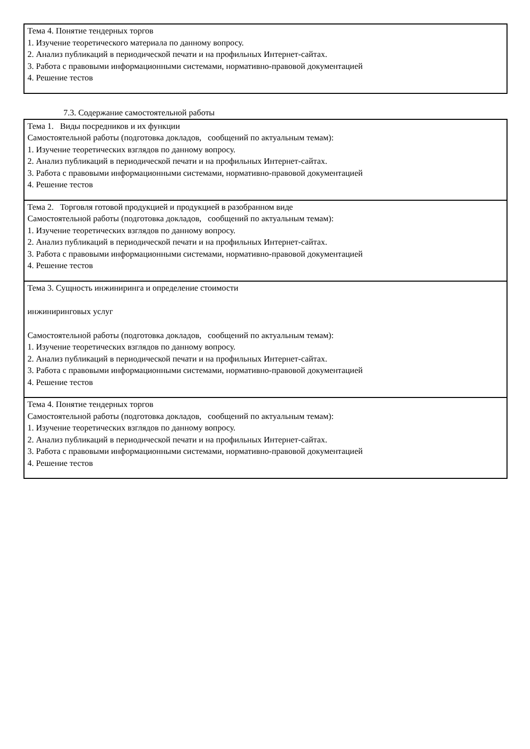| Тема 4. Понятие тендерных торгов 1. Изучение теоретического материала по данному вопросу. 2. Анализ публикаций в периодической печати и на профильных Интернет-сайтах. 3. Работа с правовыми информационными системами, нормативно-правовой документацией 4. Решение тестов |
7.3. Содержание самостоятельной работы
| Тема 1. Виды посредников и их функции Самостоятельной работы (подготовка докладов, сообщений по актуальным темам): 1. Изучение теоретических взглядов по данному вопросу. 2. Анализ публикаций в периодической печати и на профильных Интернет-сайтах. 3. Работа с правовыми информационными системами, нормативно-правовой документацией 4. Решение тестов |
| Тема 2. Торговля готовой продукцией и продукцией в разобранном виде Самостоятельной работы (подготовка докладов, сообщений по актуальным темам): 1. Изучение теоретических взглядов по данному вопросу. 2. Анализ публикаций в периодической печати и на профильных Интернет-сайтах. 3. Работа с правовыми информационными системами, нормативно-правовой документацией 4. Решение тестов |
| Тема 3. Сущность инжиниринга и определение стоимости инжиниринговых услуг Самостоятельной работы (подготовка докладов, сообщений по актуальным темам): 1. Изучение теоретических взглядов по данному вопросу. 2. Анализ публикаций в периодической печати и на профильных Интернет-сайтах. 3. Работа с правовыми информационными системами, нормативно-правовой документацией 4. Решение тестов |
| Тема 4. Понятие тендерных торгов Самостоятельной работы (подготовка докладов, сообщений по актуальным темам): 1. Изучение теоретических взглядов по данному вопросу. 2. Анализ публикаций в периодической печати и на профильных Интернет-сайтах. 3. Работа с правовыми информационными системами, нормативно-правовой документацией 4. Решение тестов |